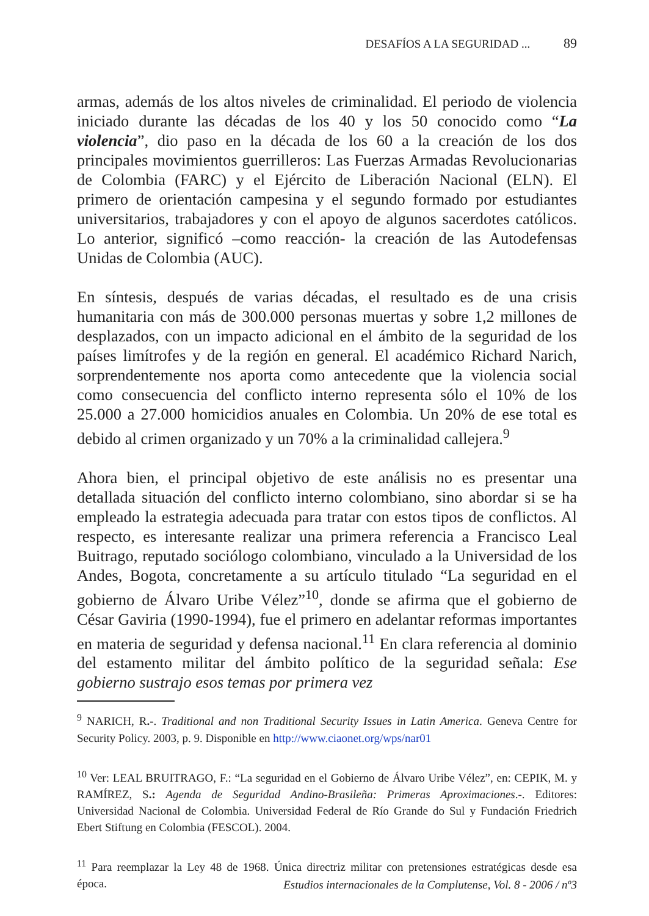DESAFÍOS A LA SEGURIDAD ... 89
armas, además de los altos niveles de criminalidad. El periodo de violencia iniciado durante las décadas de los 40 y los 50 conocido como “La violencia”, dio paso en la década de los 60 a la creación de los dos principales movimientos guerrilleros: Las Fuerzas Armadas Revolucionarias de Colombia (FARC) y el Ejército de Liberación Nacional (ELN). El primero de orientación campesina y el segundo formado por estudiantes universitarios, trabajadores y con el apoyo de algunos sacerdotes católicos. Lo anterior, significó –como reacción- la creación de las Autodefensas Unidas de Colombia (AUC).
En síntesis, después de varias décadas, el resultado es de una crisis humanitaria con más de 300.000 personas muertas y sobre 1,2 millones de desplazados, con un impacto adicional en el ámbito de la seguridad de los países limítrofes y de la región en general. El académico Richard Narich, sorprendentemente nos aporta como antecedente que la violencia social como consecuencia del conflicto interno representa sólo el 10% de los 25.000 a 27.000 homicidios anuales en Colombia. Un 20% de ese total es debido al crimen organizado y un 70% a la criminalidad callejera.<sup>9</sup>
Ahora bien, el principal objetivo de este análisis no es presentar una detallada situación del conflicto interno colombiano, sino abordar si se ha empleado la estrategia adecuada para tratar con estos tipos de conflictos. Al respecto, es interesante realizar una primera referencia a Francisco Leal Buitrago, reputado sociólogo colombiano, vinculado a la Universidad de los Andes, Bogota, concretamente a su artículo titulado “La seguridad en el gobierno de Álvaro Uribe Vélez”<sup>10</sup>, donde se afirma que el gobierno de César Gaviria (1990-1994), fue el primero en adelantar reformas importantes en materia de seguridad y defensa nacional.<sup>11</sup> En clara referencia al dominio del estamento militar del ámbito político de la seguridad señala: Ese gobierno sustrajo esos temas por primera vez
<sup>9</sup> NARICH, R.-. Traditional and non Traditional Security Issues in Latin America. Geneva Centre for Security Policy. 2003, p. 9. Disponible en http://www.ciaonet.org/wps/nar01
<sup>10</sup> Ver: LEAL BRUITRAGO, F.: “La seguridad en el Gobierno de Álvaro Uribe Vélez”, en: CEPIK, M. y RAMÍREZ, S.: Agenda de Seguridad Andino-Brasileña: Primeras Aproximaciones.-. Editores: Universidad Nacional de Colombia. Universidad Federal de Río Grande do Sul y Fundación Friedrich Ebert Stiftung en Colombia (FESCOL). 2004.
<sup>11</sup> Para reemplazar la Ley 48 de 1968. Única directriz militar con pretensiones estratégicas desde esa época.
Estudios internacionales de la Complutense, Vol. 8 - 2006 / nº3